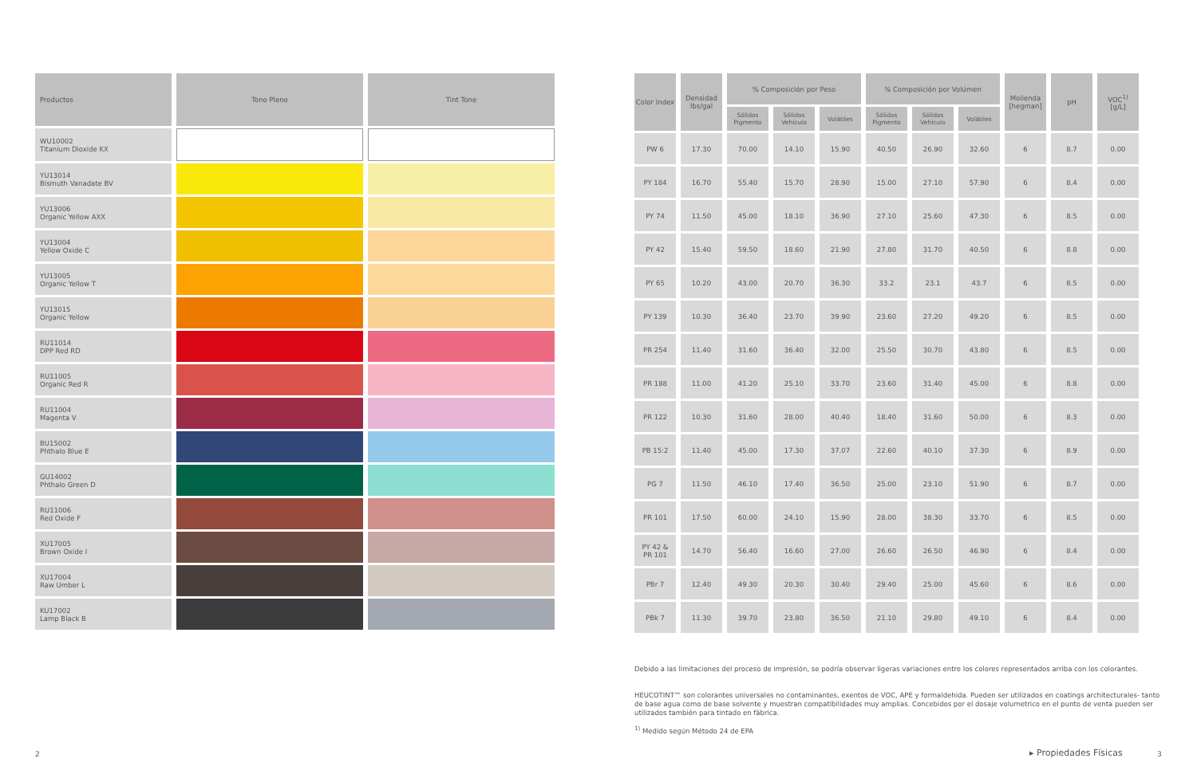| Productos | Tono Pleno | Tint Tone |
| --- | --- | --- |
| WU10002 Titanium Dioxide KX | | |
| YU13014 Bismuth Vanadate BV | | |
| YU13006 Organic Yellow AXX | | |
| YU13004 Yellow Oxide C | | |
| YU13005 Organic Yellow T | | |
| YU13015 Organic Yellow | | |
| RU11014 DPP Red RD | | |
| RU11005 Organic Red R | | |
| RU11004 Magenta V | | |
| BU15002 Phthalo Blue E | | |
| GU14002 Phthalo Green D | | |
| RU11006 Red Oxide F | | |
| XU17005 Brown Oxide I | | |
| XU17004 Raw Umber L | | |
| KU17002 Lamp Black B | | |
| Color Index | Densidad lbs/gal | % Composición por Peso | | | % Composición por Volúmen | | | Molienda [hegman] | pH | VOC<sup>1)</sup> [g/L] |
| --- | --- | --- | --- | --- | --- | --- | --- | --- | --- | --- |
| | | Sólidos Pigmento | Sólidos Vehículo | Volátiles | Sólidos Pigmento | Sólidos Vehículo | Volátiles | | | |
| PW 6 | 17.30 | 70.00 | 14.10 | 15.90 | 40.50 | 26.90 | 32.60 | 6 | 8.7 | 0.00 |
| PY 184 | 16.70 | 55.40 | 15.70 | 28.90 | 15.00 | 27.10 | 57.90 | 6 | 8.4 | 0.00 |
| PY 74 | 11.50 | 45.00 | 18.10 | 36.90 | 27.10 | 25.60 | 47.30 | 6 | 8.5 | 0.00 |
| PY 42 | 15.40 | 59.50 | 18.60 | 21.90 | 27.80 | 31.70 | 40.50 | 6 | 8.8 | 0.00 |
| PY 65 | 10.20 | 43.00 | 20.70 | 36.30 | 33.2 | 23.1 | 43.7 | 6 | 8.5 | 0.00 |
| PY 139 | 10.30 | 36.40 | 23.70 | 39.90 | 23.60 | 27.20 | 49.20 | 6 | 8.5 | 0.00 |
| PR 254 | 11.40 | 31.60 | 36.40 | 32.00 | 25.50 | 30.70 | 43.80 | 6 | 8.5 | 0.00 |
| PR 188 | 11.00 | 41.20 | 25.10 | 33.70 | 23.60 | 31.40 | 45.00 | 6 | 8.8 | 0.00 |
| PR 122 | 10.30 | 31.60 | 28.00 | 40.40 | 18.40 | 31.60 | 50.00 | 6 | 8.3 | 0.00 |
| PB 15:2 | 11.40 | 45.00 | 17.30 | 37.07 | 22.60 | 40.10 | 37.30 | 6 | 8.9 | 0.00 |
| PG 7 | 11.50 | 46.10 | 17.40 | 36.50 | 25.00 | 23.10 | 51.90 | 6 | 8.7 | 0.00 |
| PR 101 | 17.50 | 60.00 | 24.10 | 15.90 | 28.00 | 38.30 | 33.70 | 6 | 8.5 | 0.00 |
| PY 42 & PR 101 | 14.70 | 56.40 | 16.60 | 27.00 | 26.60 | 26.50 | 46.90 | 6 | 8.4 | 0.00 |
| PBr 7 | 12.40 | 49.30 | 20.30 | 30.40 | 29.40 | 25.00 | 45.60 | 6 | 8.6 | 0.00 |
| PBk 7 | 11.30 | 39.70 | 23.80 | 36.50 | 21.10 | 29.80 | 49.10 | 6 | 8.4 | 0.00 |
Debido a las limitaciones del proceso de impresión, se podría observar ligeras variaciones entre los colores representados arriba con los colorantes.
HEUCOTINT™ son colorantes universales no contaminantes, exentos de VOC, APE y formaldehida. Pueden ser utilizados en coatings architecturales- tanto de base agua como de base solvente y muestran compatibilidades muy amplias. Concebidos por el dosaje volumetrico en el punto de venta pueden ser utilizados también para tintado en fábrica.
<sup>1)</sup> Medido según Método 24 de EPA
2 ▸ Propiedades Físicas 3